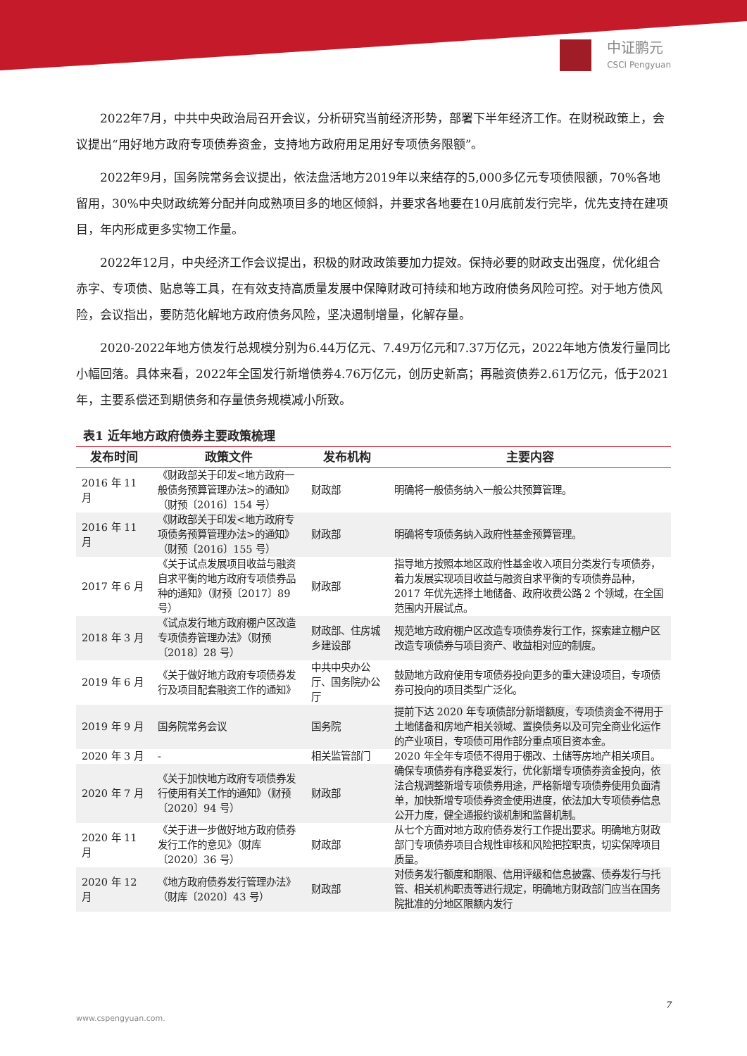中证鹏元
CSCI Pengyuan
2022年7月，中共中央政治局召开会议，分析研究当前经济形势，部署下半年经济工作。在财税政策上，会议提出“用好地方政府专项债券资金，支持地方政府用足用好专项债务限额”。
2022年9月，国务院常务会议提出，依法盘活地方2019年以来结存的5,000多亿元专项债限额，70%各地留用，30%中央财政统筹分配并向成熟项目多的地区倾斜，并要求各地要在10月底前发行完毕，优先支持在建项目，年内形成更多实物工作量。
2022年12月，中央经济工作会议提出，积极的财政政策要加力提效。保持必要的财政支出强度，优化组合赤字、专项债、贴息等工具，在有效支持高质量发展中保障财政可持续和地方政府债务风险可控。对于地方债风险，会议指出，要防范化解地方政府债务风险，坚决遏制增量，化解存量。
2020-2022年地方债发行总规模分别为6.44万亿元、7.49万亿元和7.37万亿元，2022年地方债发行量同比小幅回落。具体来看，2022年全国发行新增债券4.76万亿元，创历史新高；再融资债券2.61万亿元，低于2021年，主要系偿还到期债务和存量债务规模减小所致。
表1 近年地方政府债券主要政策梳理
| 发布时间 | 政策文件 | 发布机构 | 主要内容 |
| --- | --- | --- | --- |
| 2016 年 11 月 | 《财政部关于印发<地方政府一般债务预算管理办法>的通知》（财预〔2016〕154 号） | 财政部 | 明确将一般债务纳入一般公共预算管理。 |
| 2016 年 11 月 | 《财政部关于印发<地方政府专项债务预算管理办法>的通知》（财预〔2016〕155 号） | 财政部 | 明确将专项债务纳入政府性基金预算管理。 |
| 2017 年 6 月 | 《关于试点发展项目收益与融资自求平衡的地方政府专项债券品种的通知》（财预〔2017〕89 号） | 财政部 | 指导地方按照本地区政府性基金收入项目分类发行专项债券，着力发展实现项目收益与融资自求平衡的专项债券品种，2017 年优先选择土地储备、政府收费公路 2 个领域，在全国范围内开展试点。 |
| 2018 年 3 月 | 《试点发行地方政府棚户区改造专项债券管理办法》（财预〔2018〕28 号） | 财政部、住房城乡建设部 | 规范地方政府棚户区改造专项债券发行工作，探索建立棚户区改造专项债券与项目资产、收益相对应的制度。 |
| 2019 年 6 月 | 《关于做好地方政府专项债券发行及项目配套融资工作的通知》 | 中共中央办公厅、国务院办公厅 | 鼓励地方政府使用专项债券投向更多的重大建设项目，专项债券可投向的项目类型广泛化。 |
| 2019 年 9 月 | 国务院常务会议 | 国务院 | 提前下达 2020 年专项债部分新增额度，专项债资金不得用于土地储备和房地产相关领域、置换债务以及可完全商业化运作的产业项目，专项债可用作部分重点项目资本金。 |
| 2020 年 3 月 | - | 相关监管部门 | 2020 年全年专项债不得用于棚改、土储等房地产相关项目。 |
| 2020 年 7 月 | 《关于加快地方政府专项债券发行使用有关工作的通知》（财预〔2020〕94 号） | 财政部 | 确保专项债券有序稳妥发行，优化新增专项债券资金投向，依法合规调整新增专项债券用途，严格新增专项债券使用负面清单，加快新增专项债券资金使用进度，依法加大专项债券信息公开力度，健全通报约谈机制和监督机制。 |
| 2020 年 11 月 | 《关于进一步做好地方政府债券发行工作的意见》（财库〔2020〕36 号） | 财政部 | 从七个方面对地方政府债券发行工作提出要求。明确地方财政部门专项债券项目合规性审核和风险把控职责，切实保障项目质量。 |
| 2020 年 12 月 | 《地方政府债券发行管理办法》（财库〔2020〕43 号） | 财政部 | 对债务发行额度和期限、信用评级和信息披露、债券发行与托管、相关机构职责等进行规定，明确地方财政部门应当在国务院批准的分地区限额内发行 |
7
www.cspengyuan.com.